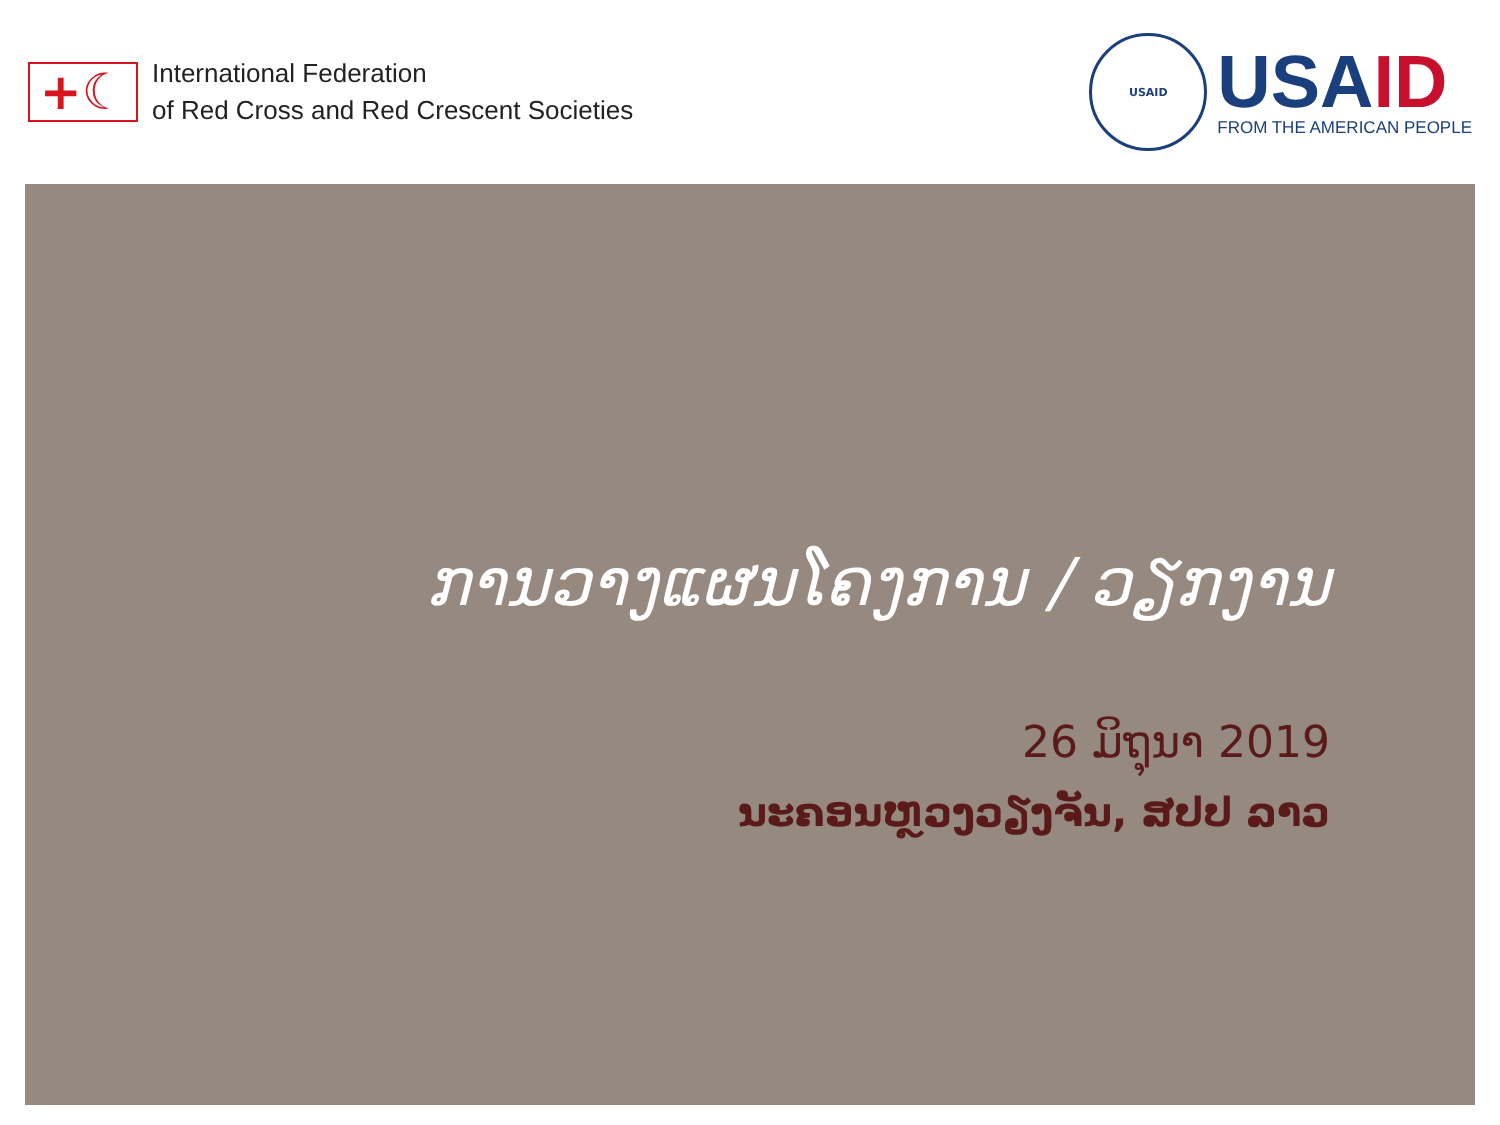+☾
International Federation
of Red Cross and Red Crescent Societies
USAID
USAID
FROM THE AMERICAN PEOPLE
ການວາງແຜນໂຄງການ / ວຽກງານ
26 ມິຖຸນາ 2019
ນະຄອນຫຼວງວຽງຈັນ, ສປປ ລາວ